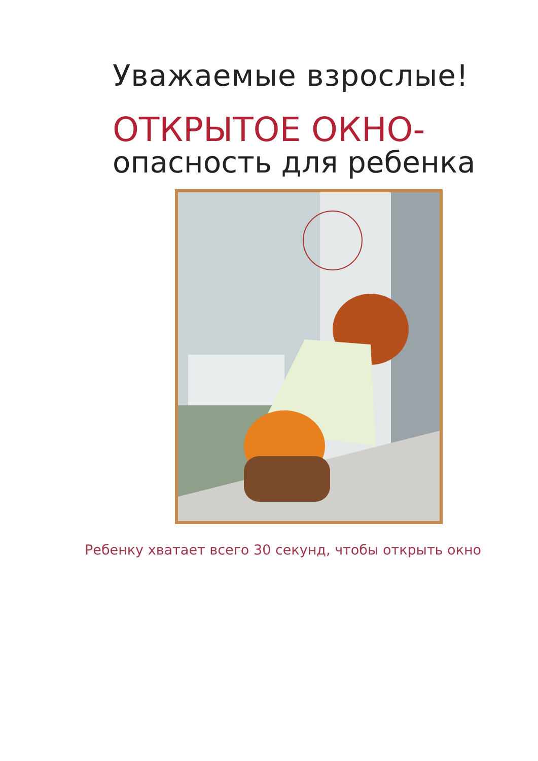Уважаемые взрослые!
ОТКРЫТОЕ ОКНО-
опасность для ребенка
Ребенку хватает всего 30 секунд, чтобы открыть окно